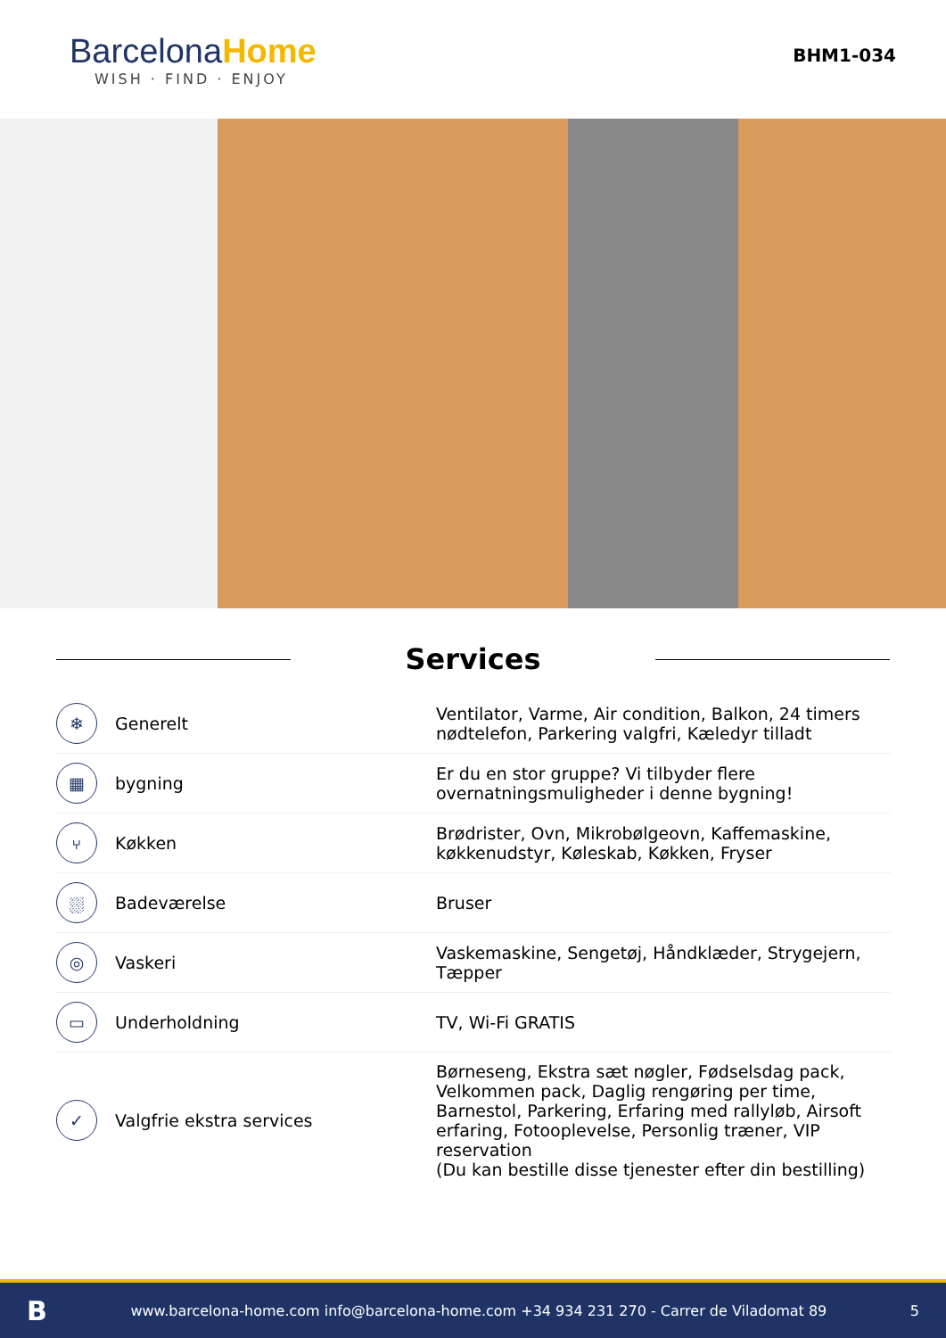BarcelonaHome
WISH · FIND · ENJOY
BHM1-034
Services
| ❄ | Generelt | Ventilator, Varme, Air condition, Balkon, 24 timers nødtelefon, Parkering valgfri, Kæledyr tilladt |
| ▦ | bygning | Er du en stor gruppe? Vi tilbyder flere overnatningsmuligheder i denne bygning! |
| ⑂ | Køkken | Brødrister, Ovn, Mikrobølgeovn, Kaffemaskine, køkkenudstyr, Køleskab, Køkken, Fryser |
| ⛆ | Badeværelse | Bruser |
| ◎ | Vaskeri | Vaskemaskine, Sengetøj, Håndklæder, Strygejern, Tæpper |
| ▭ | Underholdning | TV, Wi-Fi GRATIS |
| ✓ | Valgfrie ekstra services | Børneseng, Ekstra sæt nøgler, Fødselsdag pack, Velkommen pack, Daglig rengøring per time, Barnestol, Parkering, Erfaring med rallyløb, Airsoft erfaring, Fotooplevelse, Personlig træner, VIP reservation (Du kan bestille disse tjenester efter din bestilling) |
Bwww.barcelona-home.com info@barcelona-home.com +34 934 231 270 - Carrer de Viladomat 89 5